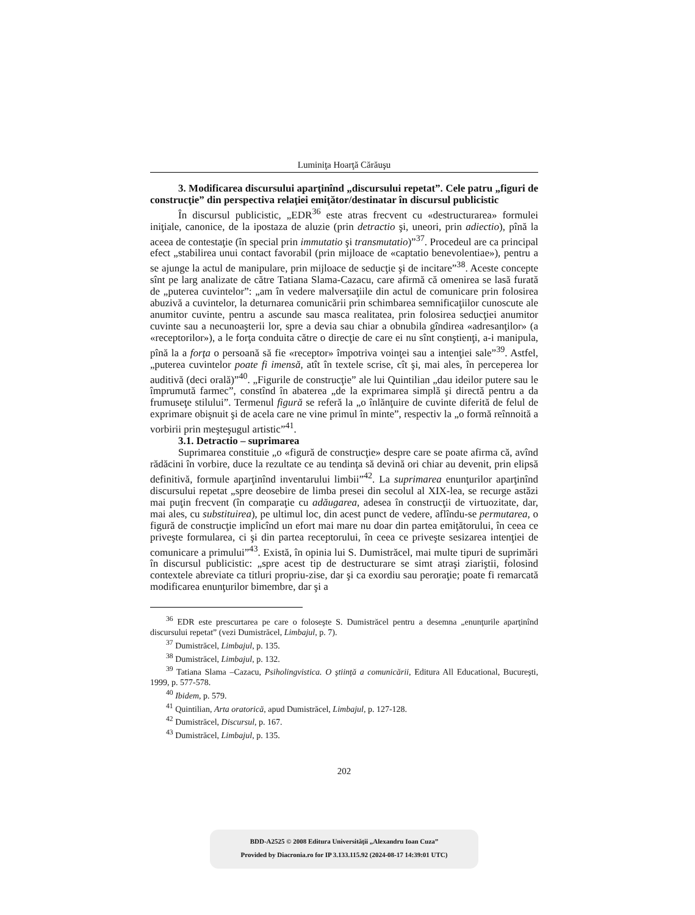Luminiţa Hoarţă Cărăuşu
3. Modificarea discursului aparţinînd „discursului repetat”. Cele patru „figuri de construcţie” din perspectiva relaţiei emiţător/destinatar în discursul publicistic
În discursul publicistic, „EDR<sup>36</sup> este atras frecvent cu «destructurarea» formulei iniţiale, canonice, de la ipostaza de aluzie (prin detractio şi, uneori, prin adiectio), pînă la aceea de contestaţie (în special prin immutatio şi transmutatio)”<sup>37</sup>. Procedeul are ca principal efect „stabilirea unui contact favorabil (prin mijloace de «captatio benevolentiae»), pentru a se ajunge la actul de manipulare, prin mijloace de seducţie şi de incitare”<sup>38</sup>. Aceste concepte sînt pe larg analizate de către Tatiana Slama-Cazacu, care afirmă că omenirea se lasă furată de „puterea cuvintelor”: „am în vedere malversaţiile din actul de comunicare prin folosirea abuzivă a cuvintelor, la deturnarea comunicării prin schimbarea semnificaţiilor cunoscute ale anumitor cuvinte, pentru a ascunde sau masca realitatea, prin folosirea seducţiei anumitor cuvinte sau a necunoaşterii lor, spre a devia sau chiar a obnubila gîndirea «adresanţilor» (a «receptorilor»), a le forţa conduita către o direcţie de care ei nu sînt conştienţi, a-i manipula, pînă la a forţa o persoană să fie «receptor» împotriva voinţei sau a intenţiei sale”<sup>39</sup>. Astfel, „puterea cuvintelor poate fi imensă, atît în textele scrise, cît şi, mai ales, în perceperea lor auditivă (deci orală)”<sup>40</sup>. „Figurile de construcţie” ale lui Quintilian „dau ideilor putere sau le împrumută farmec”, constînd în abaterea „de la exprimarea simplă şi directă pentru a da frumuseţe stilului”. Termenul figură se referă la „o înlănţuire de cuvinte diferită de felul de exprimare obişnuit şi de acela care ne vine primul în minte”, respectiv la „o formă reînnoită a vorbirii prin meşteşugul artistic”<sup>41</sup>.
3.1. Detractio – suprimarea
Suprimarea constituie „o «figură de construcţie» despre care se poate afirma că, avînd rădăcini în vorbire, duce la rezultate ce au tendinţa să devină ori chiar au devenit, prin elipsă definitivă, formule aparţinînd inventarului limbii”<sup>42</sup>. La suprimarea enunţurilor aparţinînd discursului repetat „spre deosebire de limba presei din secolul al XIX-lea, se recurge astăzi mai puţin frecvent (în comparaţie cu adăugarea, adesea în construcţii de virtuozitate, dar, mai ales, cu substituirea), pe ultimul loc, din acest punct de vedere, aflîndu-se permutarea, o figură de construcţie implicînd un efort mai mare nu doar din partea emiţătorului, în ceea ce priveşte formularea, ci şi din partea receptorului, în ceea ce priveşte sesizarea intenţiei de comunicare a primului”<sup>43</sup>. Există, în opinia lui S. Dumistrăcel, mai multe tipuri de suprimări în discursul publicistic: „spre acest tip de destructurare se simt atraşi ziariştii, folosind contextele abreviate ca titluri propriu-zise, dar şi ca exordiu sau peroraţie; poate fi remarcată modificarea enunţurilor bimembre, dar şi a
<sup>36</sup> EDR este prescurtarea pe care o foloseşte S. Dumistrăcel pentru a desemna „enunţurile aparţinînd discursului repetat” (vezi Dumistrăcel, Limbajul, p. 7).
<sup>37</sup> Dumistrăcel, Limbajul, p. 135.
<sup>38</sup> Dumistrăcel, Limbajul, p. 132.
<sup>39</sup> Tatiana Slama –Cazacu, Psiholingvistica. O ştiinţă a comunicării, Editura All Educational, Bucureşti, 1999, p. 577-578.
<sup>40</sup> Ibidem, p. 579.
<sup>41</sup> Quintilian, Arta oratorică, apud Dumistrăcel, Limbajul, p. 127-128.
<sup>42</sup> Dumistrăcel, Discursul, p. 167.
<sup>43</sup> Dumistrăcel, Limbajul, p. 135.
202
BDD-A2525 © 2008 Editura Universităţii „Alexandru Ioan Cuza”
Provided by Diacronia.ro for IP 3.133.115.92 (2024-08-17 14:39:01 UTC)